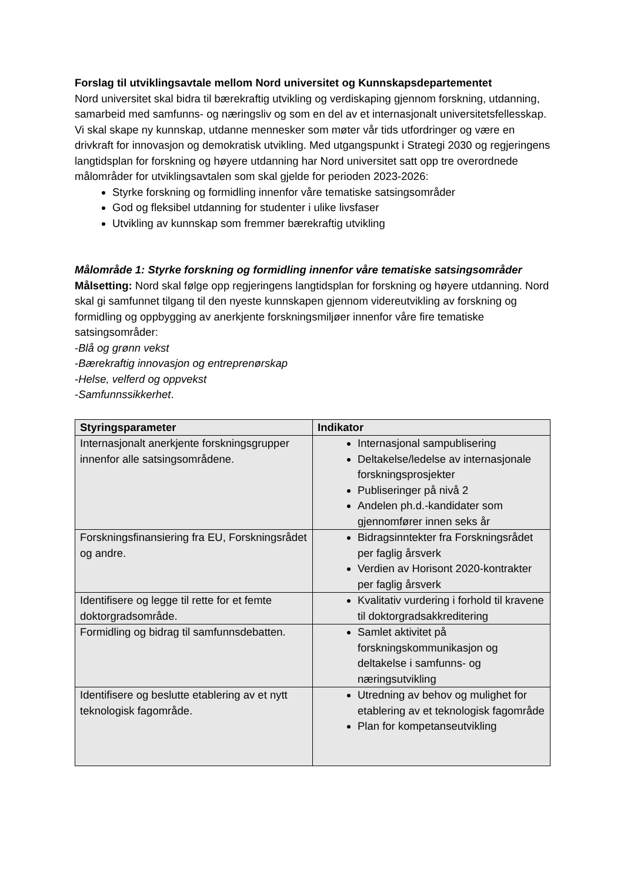Forslag til utviklingsavtale mellom Nord universitet og Kunnskapsdepartementet
Nord universitet skal bidra til bærekraftig utvikling og verdiskaping gjennom forskning, utdanning, samarbeid med samfunns- og næringsliv og som en del av et internasjonalt universitetsfellesskap. Vi skal skape ny kunnskap, utdanne mennesker som møter vår tids utfordringer og være en drivkraft for innovasjon og demokratisk utvikling. Med utgangspunkt i Strategi 2030 og regjeringens langtidsplan for forskning og høyere utdanning har Nord universitet satt opp tre overordnede målområder for utviklingsavtalen som skal gjelde for perioden 2023-2026:
Styrke forskning og formidling innenfor våre tematiske satsingsområder
God og fleksibel utdanning for studenter i ulike livsfaser
Utvikling av kunnskap som fremmer bærekraftig utvikling
Målområde 1: Styrke forskning og formidling innenfor våre tematiske satsingsområder
Målsetting: Nord skal følge opp regjeringens langtidsplan for forskning og høyere utdanning. Nord skal gi samfunnet tilgang til den nyeste kunnskapen gjennom videreutvikling av forskning og formidling og oppbygging av anerkjente forskningsmiljøer innenfor våre fire tematiske satsingsområder:
-Blå og grønn vekst
-Bærekraftig innovasjon og entreprenørskap
-Helse, velferd og oppvekst
-Samfunnssikkerhet.
| Styringsparameter | Indikator |
| --- | --- |
| Internasjonalt anerkjente forskningsgrupper innenfor alle satsingsområdene. | Internasjonal sampublisering Deltakelse/ledelse av internasjonale forskningsprosjekter Publiseringer på nivå 2 Andelen ph.d.-kandidater som gjennomfører innen seks år |
| Forskningsfinansiering fra EU, Forskningsrådet og andre. | Bidragsinntekter fra Forskningsrådet per faglig årsverk Verdien av Horisont 2020-kontrakter per faglig årsverk |
| Identifisere og legge til rette for et femte doktorgradsområde. | Kvalitativ vurdering i forhold til kravene til doktorgradsakkreditering |
| Formidling og bidrag til samfunnsdebatten. | Samlet aktivitet på forskningskommunikasjon og deltakelse i samfunns- og næringsutvikling |
| Identifisere og beslutte etablering av et nytt teknologisk fagområde. | Utredning av behov og mulighet for etablering av et teknologisk fagområde Plan for kompetanseutvikling |